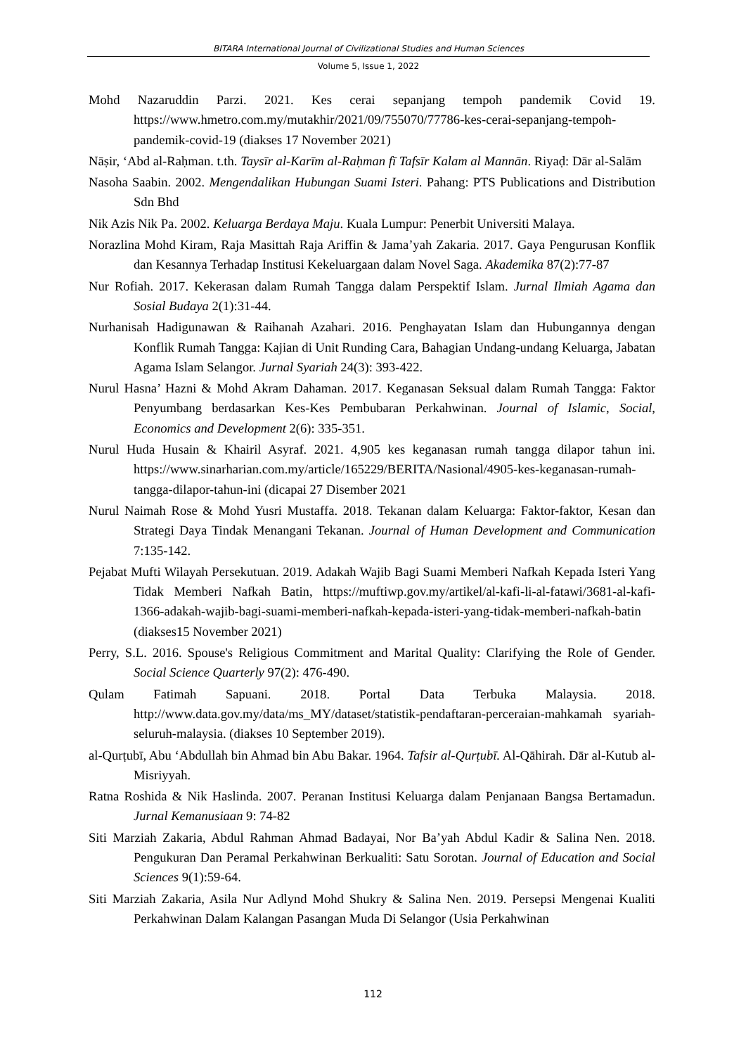BITARA International Journal of Civilizational Studies and Human Sciences
Volume 5, Issue 1, 2022
Mohd Nazaruddin Parzi. 2021. Kes cerai sepanjang tempoh pandemik Covid 19. https://www.hmetro.com.my/mutakhir/2021/09/755070/77786-kes-cerai-sepanjang-tempoh-pandemik-covid-19 (diakses 17 November 2021)
Nāṣir, ‘Abd al-Raḥman. t.th. Taysīr al-Karīm al-Raḥman fī Tafsīr Kalam al Mannān. Riyaḍ: Dār al-Salām
Nasoha Saabin. 2002. Mengendalikan Hubungan Suami Isteri. Pahang: PTS Publications and Distribution Sdn Bhd
Nik Azis Nik Pa. 2002. Keluarga Berdaya Maju. Kuala Lumpur: Penerbit Universiti Malaya.
Norazlina Mohd Kiram, Raja Masittah Raja Ariffin & Jama’yah Zakaria. 2017. Gaya Pengurusan Konflik dan Kesannya Terhadap Institusi Kekeluargaan dalam Novel Saga. Akademika 87(2):77-87
Nur Rofiah. 2017. Kekerasan dalam Rumah Tangga dalam Perspektif Islam. Jurnal Ilmiah Agama dan Sosial Budaya 2(1):31-44.
Nurhanisah Hadigunawan & Raihanah Azahari. 2016. Penghayatan Islam dan Hubungannya dengan Konflik Rumah Tangga: Kajian di Unit Runding Cara, Bahagian Undang-undang Keluarga, Jabatan Agama Islam Selangor. Jurnal Syariah 24(3): 393-422.
Nurul Hasna’ Hazni & Mohd Akram Dahaman. 2017. Keganasan Seksual dalam Rumah Tangga: Faktor Penyumbang berdasarkan Kes-Kes Pembubaran Perkahwinan. Journal of Islamic, Social, Economics and Development 2(6): 335-351.
Nurul Huda Husain & Khairil Asyraf. 2021. 4,905 kes keganasan rumah tangga dilapor tahun ini. https://www.sinarharian.com.my/article/165229/BERITA/Nasional/4905-kes-keganasan-rumah-tangga-dilapor-tahun-ini (dicapai 27 Disember 2021
Nurul Naimah Rose & Mohd Yusri Mustaffa. 2018. Tekanan dalam Keluarga: Faktor-faktor, Kesan dan Strategi Daya Tindak Menangani Tekanan. Journal of Human Development and Communication 7:135-142.
Pejabat Mufti Wilayah Persekutuan. 2019. Adakah Wajib Bagi Suami Memberi Nafkah Kepada Isteri Yang Tidak Memberi Nafkah Batin, https://muftiwp.gov.my/artikel/al-kafi-li-al-fatawi/3681-al-kafi-1366-adakah-wajib-bagi-suami-memberi-nafkah-kepada-isteri-yang-tidak-memberi-nafkah-batin (diakses15 November 2021)
Perry, S.L. 2016. Spouse's Religious Commitment and Marital Quality: Clarifying the Role of Gender. Social Science Quarterly 97(2): 476-490.
Qulam Fatimah Sapuani. 2018. Portal Data Terbuka Malaysia. 2018. http://www.data.gov.my/data/ms_MY/dataset/statistik-pendaftaran-perceraian-mahkamah syariah-seluruh-malaysia. (diakses 10 September 2019).
al-Qurṭubī, Abu ‘Abdullah bin Ahmad bin Abu Bakar. 1964. Tafsir al-Qurṭubī. Al-Qāhirah. Dār al-Kutub al-Misriyyah.
Ratna Roshida & Nik Haslinda. 2007. Peranan Institusi Keluarga dalam Penjanaan Bangsa Bertamadun. Jurnal Kemanusiaan 9: 74-82
Siti Marziah Zakaria, Abdul Rahman Ahmad Badayai, Nor Ba’yah Abdul Kadir & Salina Nen. 2018. Pengukuran Dan Peramal Perkahwinan Berkualiti: Satu Sorotan. Journal of Education and Social Sciences 9(1):59-64.
Siti Marziah Zakaria, Asila Nur Adlynd Mohd Shukry & Salina Nen. 2019. Persepsi Mengenai Kualiti Perkahwinan Dalam Kalangan Pasangan Muda Di Selangor (Usia Perkahwinan
112